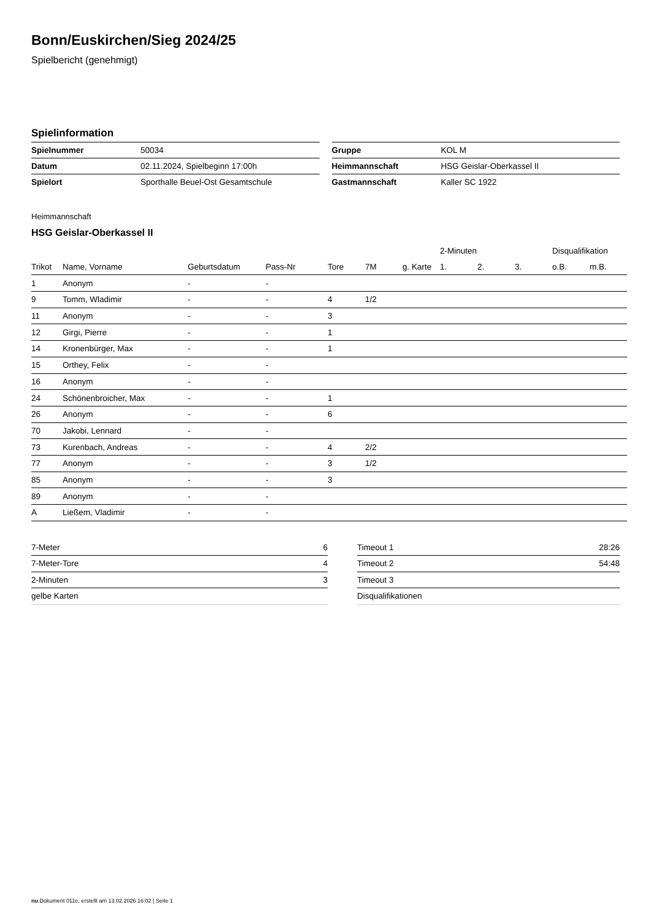Bonn/Euskirchen/Sieg 2024/25
Spielbericht (genehmigt)
Spielinformation
| Spielnummer | 50034 |
| Datum | 02.11.2024, Spielbeginn 17:00h |
| Spielort | Sporthalle Beuel-Ost Gesamtschule |
| Gruppe | KOL M |
| Heimmannschaft | HSG Geislar-Oberkassel II |
| Gastmannschaft | Kaller SC 1922 |
Heimmannschaft
HSG Geislar-Oberkassel II
| | | | | | | | 2-Minuten | | | Disqualifikation | |
| --- | --- | --- | --- | --- | --- | --- | --- | --- | --- | --- | --- |
| Trikot | Name, Vorname | Geburtsdatum | Pass-Nr | Tore | 7M | g. Karte | 1. | 2. | 3. | o.B. | m.B. |
| 1 | Anonym | - | - | | | | | | | | |
| 9 | Tomm, Wladimir | - | - | 4 | 1/2 | | | | | | |
| 11 | Anonym | - | - | 3 | | | | | | | |
| 12 | Girgi, Pierre | - | - | 1 | | | | | | | |
| 14 | Kronenbürger, Max | - | - | 1 | | | | | | | |
| 15 | Orthey, Felix | - | - | | | | | | | | |
| 16 | Anonym | - | - | | | | | | | | |
| 24 | Schönenbroicher, Max | - | - | 1 | | | | | | | |
| 26 | Anonym | - | - | 6 | | | | | | | |
| 70 | Jakobi, Lennard | - | - | | | | | | | | |
| 73 | Kurenbach, Andreas | - | - | 4 | 2/2 | | | | | | |
| 77 | Anonym | - | - | 3 | 1/2 | | | | | | |
| 85 | Anonym | - | - | 3 | | | | | | | |
| 89 | Anonym | - | - | | | | | | | | |
| A | Ließem, Vladimir | - | - | | | | | | | | |
| 7-Meter | 6 |
| 7-Meter-Tore | 4 |
| 2-Minuten | 3 |
| gelbe Karten | |
| Timeout 1 | 28:26 |
| Timeout 2 | 54:48 |
| Timeout 3 | |
| Disqualifikationen | |
nu.Dokument 011e, erstellt am 13.02.2026 16:02 | Seite 1